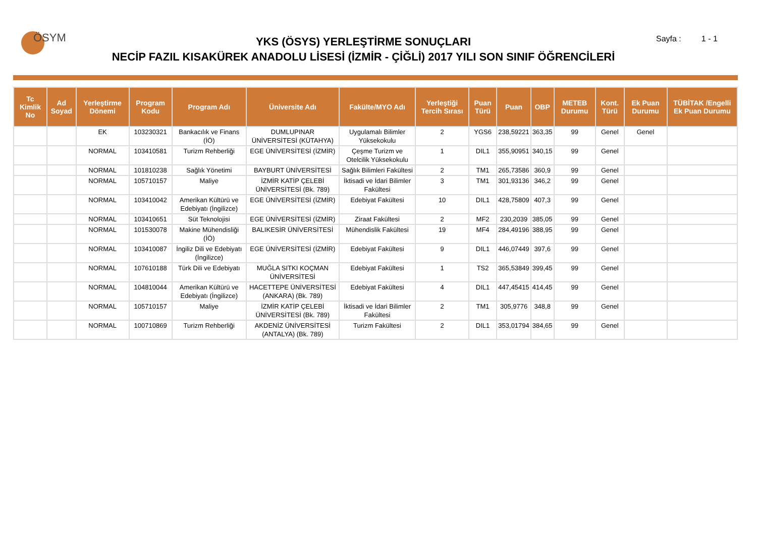ÖSYM
YKS (ÖSYS) YERLEŞTİRME SONUÇLARI
NECİP FAZIL KISAKÜREK ANADOLU LİSESİ (İZMİR - ÇİĞLİ) 2017 YILI SON SINIF ÖĞRENCİLERİ
Sayfa : 1 - 1
| Tc Kimlik No | Ad Soyad | Yerleştirme Dönemi | Program Kodu | Program Adı | Üniversite Adı | Fakülte/MYO Adı | Yerleştiği Tercih Sırası | Puan Türü | Puan | OBP | METEB Durumu | Kont. Türü | Ek Puan Durumu | TÜBİTAK /Engelli Ek Puan Durumu |
| --- | --- | --- | --- | --- | --- | --- | --- | --- | --- | --- | --- | --- | --- | --- |
| | | EK | 103230321 | Bankacılık ve Finans (İÖ) | DUMLUPINAR ÜNİVERSİTESİ (KÜTAHYA) | Uygulamalı Bilimler Yüksekokulu | 2 | YGS6 | 238,59221 | 363,35 | 99 | Genel | Genel | |
| | | NORMAL | 103410581 | Turizm Rehberliği | EGE ÜNİVERSİTESİ (İZMİR) | Çeşme Turizm ve Otelcilik Yüksekokulu | 1 | DIL1 | 355,90951 | 340,15 | 99 | Genel | | |
| | | NORMAL | 101810238 | Sağlık Yönetimi | BAYBURT ÜNİVERSİTESİ | Sağlık Bilimleri Fakültesi | 2 | TM1 | 265,73586 | 360,9 | 99 | Genel | | |
| | | NORMAL | 105710157 | Maliye | İZMİR KATİP ÇELEBİ ÜNİVERSİTESİ (Bk. 789) | İktisadi ve İdari Bilimler Fakültesi | 3 | TM1 | 301,93136 | 346,2 | 99 | Genel | | |
| | | NORMAL | 103410042 | Amerikan Kültürü ve Edebiyatı (İngilizce) | EGE ÜNİVERSİTESİ (İZMİR) | Edebiyat Fakültesi | 10 | DIL1 | 428,75809 | 407,3 | 99 | Genel | | |
| | | NORMAL | 103410651 | Süt Teknolojisi | EGE ÜNİVERSİTESİ (İZMİR) | Ziraat Fakültesi | 2 | MF2 | 230,2039 | 385,05 | 99 | Genel | | |
| | | NORMAL | 101530078 | Makine Mühendisliği (İÖ) | BALIKESİR ÜNİVERSİTESİ | Mühendislik Fakültesi | 19 | MF4 | 284,49196 | 388,95 | 99 | Genel | | |
| | | NORMAL | 103410087 | İngiliz Dili ve Edebiyatı (İngilizce) | EGE ÜNİVERSİTESİ (İZMİR) | Edebiyat Fakültesi | 9 | DIL1 | 446,07449 | 397,6 | 99 | Genel | | |
| | | NORMAL | 107610188 | Türk Dili ve Edebiyatı | MUĞLA SITKI KOÇMAN ÜNİVERSİTESİ | Edebiyat Fakültesi | 1 | TS2 | 365,53849 | 399,45 | 99 | Genel | | |
| | | NORMAL | 104810044 | Amerikan Kültürü ve Edebiyatı (İngilizce) | HACETTEPE ÜNİVERSİTESİ (ANKARA) (Bk. 789) | Edebiyat Fakültesi | 4 | DIL1 | 447,45415 | 414,45 | 99 | Genel | | |
| | | NORMAL | 105710157 | Maliye | İZMİR KATİP ÇELEBİ ÜNİVERSİTESİ (Bk. 789) | İktisadi ve İdari Bilimler Fakültesi | 2 | TM1 | 305,9776 | 348,8 | 99 | Genel | | |
| | | NORMAL | 100710869 | Turizm Rehberliği | AKDENİZ ÜNİVERSİTESİ (ANTALYA) (Bk. 789) | Turizm Fakültesi | 2 | DIL1 | 353,01794 | 384,65 | 99 | Genel | | |